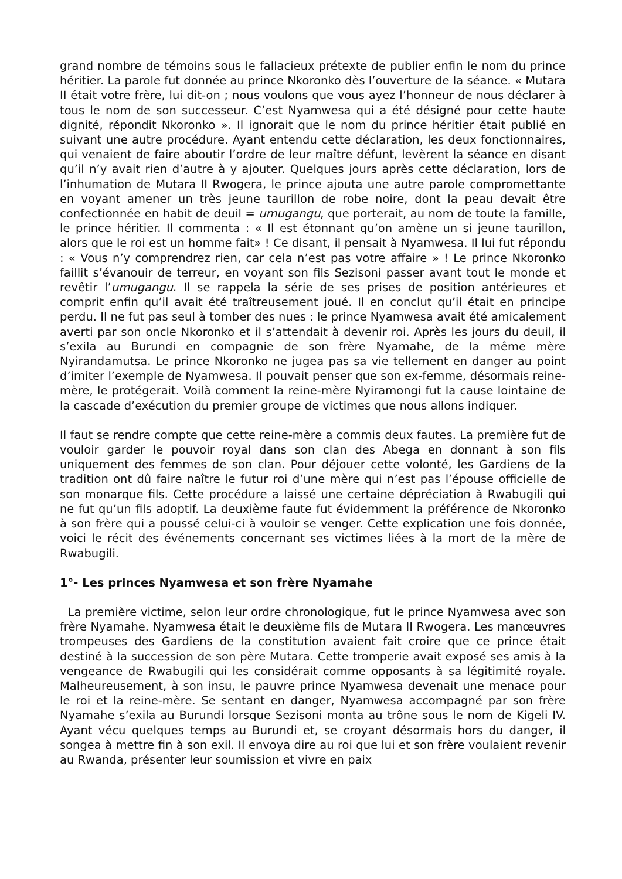grand nombre de témoins sous le fallacieux prétexte de publier enfin le nom du prince héritier. La parole fut donnée au prince Nkoronko dès l’ouverture de la séance. « Mutara II était votre frère, lui dit-on ; nous voulons que vous ayez l’honneur de nous déclarer à tous le nom de son successeur. C’est Nyamwesa qui a été désigné pour cette haute dignité, répondit Nkoronko ». Il ignorait que le nom du prince héritier était publié en suivant une autre procédure. Ayant entendu cette déclaration, les deux fonctionnaires, qui venaient de faire aboutir l’ordre de leur maître défunt, levèrent la séance en disant qu’il n’y avait rien d’autre à y ajouter. Quelques jours après cette déclaration, lors de l’inhumation de Mutara II Rwogera, le prince ajouta une autre parole compromettante en voyant amener un très jeune taurillon de robe noire, dont la peau devait être confectionnée en habit de deuil = umugangu, que porterait, au nom de toute la famille, le prince héritier. Il commenta : « Il est étonnant qu’on amène un si jeune taurillon, alors que le roi est un homme fait» ! Ce disant, il pensait à Nyamwesa. Il lui fut répondu : « Vous n’y comprendrez rien, car cela n’est pas votre affaire » ! Le prince Nkoronko faillit s’évanouir de terreur, en voyant son fils Sezisoni passer avant tout le monde et revêtir l’umugangu. Il se rappela la série de ses prises de position antérieures et comprit enfin qu’il avait été traîtreusement joué. Il en conclut qu’il était en principe perdu. Il ne fut pas seul à tomber des nues : le prince Nyamwesa avait été amicalement averti par son oncle Nkoronko et il s’attendait à devenir roi. Après les jours du deuil, il s’exila au Burundi en compagnie de son frère Nyamahe, de la même mère Nyirandamutsa. Le prince Nkoronko ne jugea pas sa vie tellement en danger au point d’imiter l’exemple de Nyamwesa. Il pouvait penser que son ex-femme, désormais reine-mère, le protégerait. Voilà comment la reine-mère Nyiramongi fut la cause lointaine de la cascade d’exécution du premier groupe de victimes que nous allons indiquer.
Il faut se rendre compte que cette reine-mère a commis deux fautes. La première fut de vouloir garder le pouvoir royal dans son clan des Abega en donnant à son fils uniquement des femmes de son clan. Pour déjouer cette volonté, les Gardiens de la tradition ont dû faire naître le futur roi d’une mère qui n’est pas l’épouse officielle de son monarque fils. Cette procédure a laissé une certaine dépréciation à Rwabugili qui ne fut qu’un fils adoptif. La deuxième faute fut évidemment la préférence de Nkoronko à son frère qui a poussé celui-ci à vouloir se venger. Cette explication une fois donnée, voici le récit des événements concernant ses victimes liées à la mort de la mère de Rwabugili.
1°- Les princes Nyamwesa et son frère Nyamahe
La première victime, selon leur ordre chronologique, fut le prince Nyamwesa avec son frère Nyamahe. Nyamwesa était le deuxième fils de Mutara II Rwogera. Les manœuvres trompeuses des Gardiens de la constitution avaient fait croire que ce prince était destiné à la succession de son père Mutara. Cette tromperie avait exposé ses amis à la vengeance de Rwabugili qui les considérait comme opposants à sa légitimité royale. Malheureusement, à son insu, le pauvre prince Nyamwesa devenait une menace pour le roi et la reine-mère. Se sentant en danger, Nyamwesa accompagné par son frère Nyamahe s’exila au Burundi lorsque Sezisoni monta au trône sous le nom de Kigeli IV. Ayant vécu quelques temps au Burundi et, se croyant désormais hors du danger, il songea à mettre fin à son exil. Il envoya dire au roi que lui et son frère voulaient revenir au Rwanda, présenter leur soumission et vivre en paix